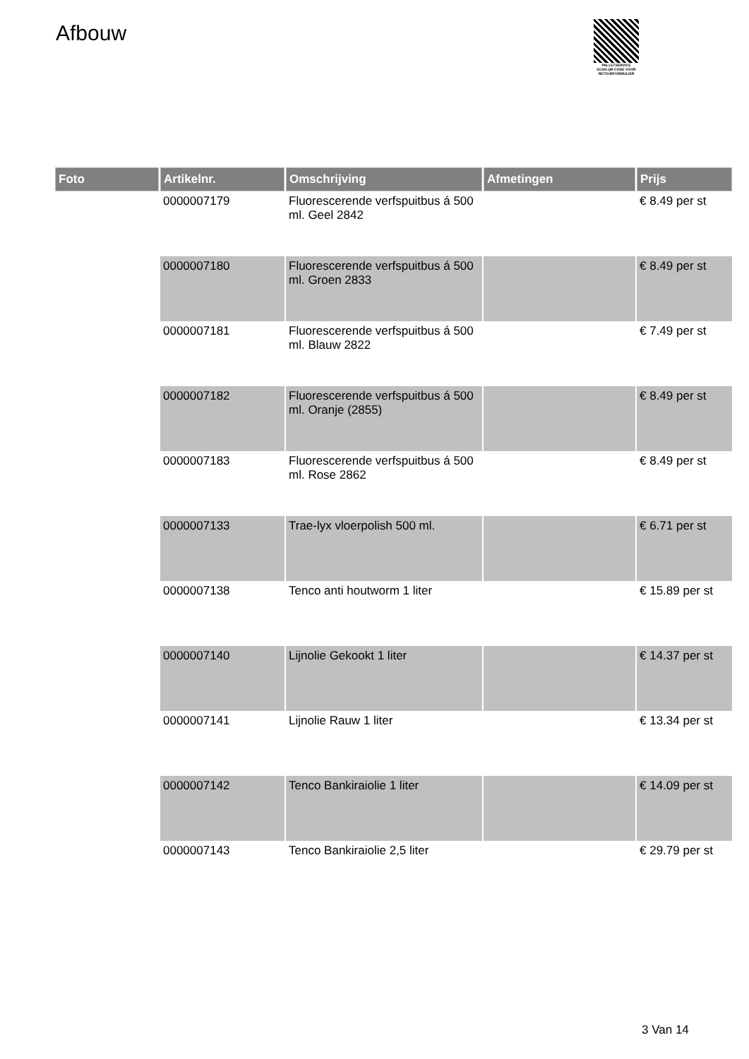Afbouw
PALLETSERVICE
SCAN QR-CODE VOOR RETOURFORMULIER
| Foto | Artikelnr. | Omschrijving | Afmetingen | Prijs |
| --- | --- | --- | --- | --- |
| | 0000007179 | Fluorescerende verfspuitbus á 500 ml. Geel 2842 | | € 8.49 per st |
| | 0000007180 | Fluorescerende verfspuitbus á 500 ml. Groen 2833 | | € 8.49 per st |
| | 0000007181 | Fluorescerende verfspuitbus á 500 ml. Blauw 2822 | | € 7.49 per st |
| | 0000007182 | Fluorescerende verfspuitbus á 500 ml. Oranje (2855) | | € 8.49 per st |
| | 0000007183 | Fluorescerende verfspuitbus á 500 ml. Rose 2862 | | € 8.49 per st |
| | 0000007133 | Trae-lyx vloerpolish 500 ml. | | € 6.71 per st |
| | 0000007138 | Tenco anti houtworm 1 liter | | € 15.89 per st |
| | 0000007140 | Lijnolie Gekookt 1 liter | | € 14.37 per st |
| | 0000007141 | Lijnolie Rauw 1 liter | | € 13.34 per st |
| | 0000007142 | Tenco Bankiraiolie 1 liter | | € 14.09 per st |
| | 0000007143 | Tenco Bankiraiolie 2,5 liter | | € 29.79 per st |
3 Van 14